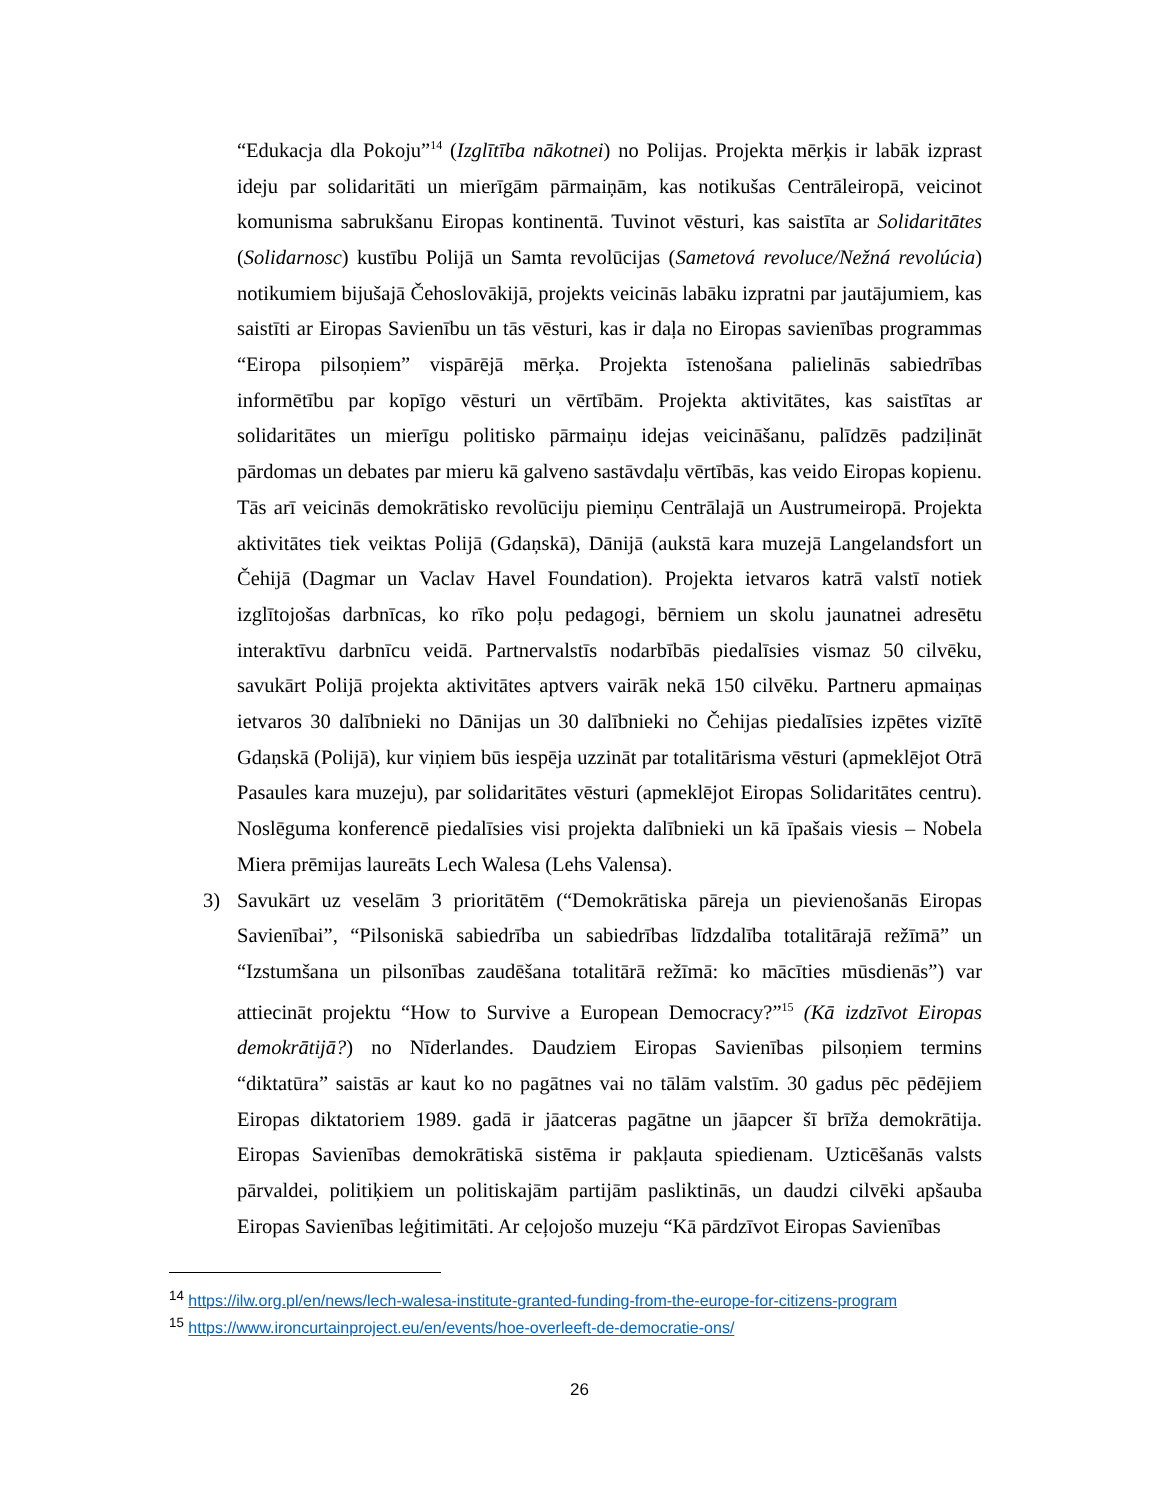“Edukacja dla Pokoju”<sup>14</sup> (Izglītība nākotnei) no Polijas. Projekta mērķis ir labāk izprast ideju par solidaritāti un mierīgām pārmaiņām, kas notikušas Centrāleiropā, veicinot komunisma sabrukšanu Eiropas kontinentā. Tuvinot vēsturi, kas saistīta ar Solidaritātes (Solidarnosc) kustību Polijā un Samta revolūcijas (Sametová revoluce/Nežná revolúcia) notikumiem bijušajā Čehoslovākijā, projekts veicinās labāku izpratni par jautājumiem, kas saistīti ar Eiropas Savienību un tās vēsturi, kas ir daļa no Eiropas savienības programmas “Eiropa pilsoņiem” vispārējā mērķa. Projekta īstenošana palielinās sabiedrības informētību par kopīgo vēsturi un vērtībām. Projekta aktivitātes, kas saistītas ar solidaritātes un mierīgu politisko pārmaiņu idejas veicināšanu, palīdzēs padziļināt pārdomas un debates par mieru kā galveno sastāvdaļu vērtībās, kas veido Eiropas kopienu. Tās arī veicinās demokrātisko revolūciju piemiņu Centrālajā un Austrumeiropā. Projekta aktivitātes tiek veiktas Polijā (Gdaņskā), Dānijā (aukstā kara muzejā Langelandsfort un Čehijā (Dagmar un Vaclav Havel Foundation). Projekta ietvaros katrā valstī notiek izglītojošas darbnīcas, ko rīko poļu pedagogi, bērniem un skolu jaunatnei adresētu interaktīvu darbnīcu veidā. Partnervalstīs nodarbībās piedalīsies vismaz 50 cilvēku, savukārt Polijā projekta aktivitātes aptvers vairāk nekā 150 cilvēku. Partneru apmaiņas ietvaros 30 dalībnieki no Dānijas un 30 dalībnieki no Čehijas piedalīsies izpētes vizītē Gdaņskā (Polijā), kur viņiem būs iespēja uzzināt par totalitārisma vēsturi (apmeklējot Otrā Pasaules kara muzeju), par solidaritātes vēsturi (apmeklējot Eiropas Solidaritātes centru). Noslēguma konferencē piedalīsies visi projekta dalībnieki un kā īpašais viesis – Nobela Miera prēmijas laureāts Lech Walesa (Lehs Valensa).
3) Savukārt uz veselām 3 prioritātēm (“Demokrātiska pāreja un pievienošanās Eiropas Savienībai”, “Pilsoniskā sabiedrība un sabiedrības līdzdalība totalitārajā režīmā” un “Izstumšana un pilsonības zaudēšana totalitārā režīmā: ko mācīties mūsdienās”) var attiecināt projektu “How to Survive a European Democracy?”<sup>15</sup> (Kā izdzīvot Eiropas demokrātijā?) no Nīderlandes. Daudziem Eiropas Savienības pilsoņiem termins “diktatūra” saistās ar kaut ko no pagātnes vai no tālām valstīm. 30 gadus pēc pēdējiem Eiropas diktatoriem 1989. gadā ir jāatceras pagātne un jāapcer šī brīža demokrātija. Eiropas Savienības demokrātiskā sistēma ir pakļauta spiedienam. Uzticēšanās valsts pārvaldei, politiķiem un politiskajām partijām pasliktinās, un daudzi cilvēki apšauba Eiropas Savienības leģitimitāti. Ar ceļojošo muzeju “Kā pārdzīvot Eiropas Savienības
<sup>14</sup> https://ilw.org.pl/en/news/lech-walesa-institute-granted-funding-from-the-europe-for-citizens-program
<sup>15</sup> https://www.ironcurtainproject.eu/en/events/hoe-overleeft-de-democratie-ons/
26